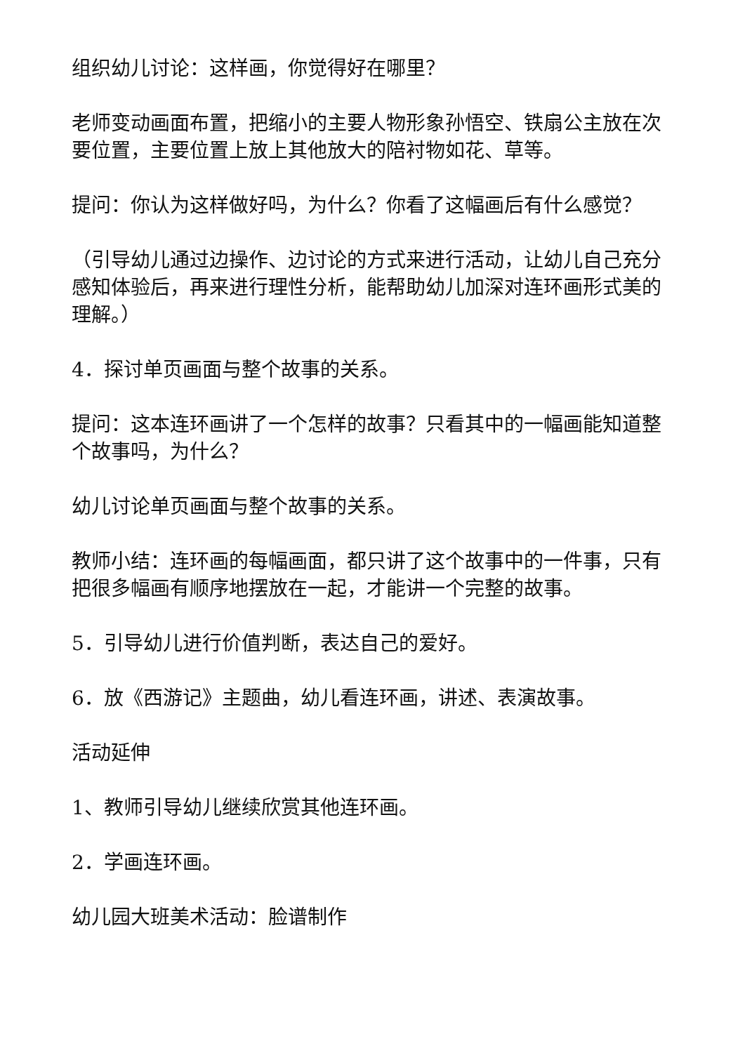组织幼儿讨论：这样画，你觉得好在哪里？
老师变动画面布置，把缩小的主要人物形象孙悟空、铁扇公主放在次要位置，主要位置上放上其他放大的陪衬物如花、草等。
提问：你认为这样做好吗，为什么？你看了这幅画后有什么感觉？
（引导幼儿通过边操作、边讨论的方式来进行活动，让幼儿自己充分感知体验后，再来进行理性分析，能帮助幼儿加深对连环画形式美的理解。）
4．探讨单页画面与整个故事的关系。
提问：这本连环画讲了一个怎样的故事？只看其中的一幅画能知道整个故事吗，为什么？
幼儿讨论单页画面与整个故事的关系。
教师小结：连环画的每幅画面，都只讲了这个故事中的一件事，只有把很多幅画有顺序地摆放在一起，才能讲一个完整的故事。
5．引导幼儿进行价值判断，表达自己的爱好。
6．放《西游记》主题曲，幼儿看连环画，讲述、表演故事。
活动延伸
1、教师引导幼儿继续欣赏其他连环画。
2．学画连环画。
幼儿园大班美术活动：脸谱制作